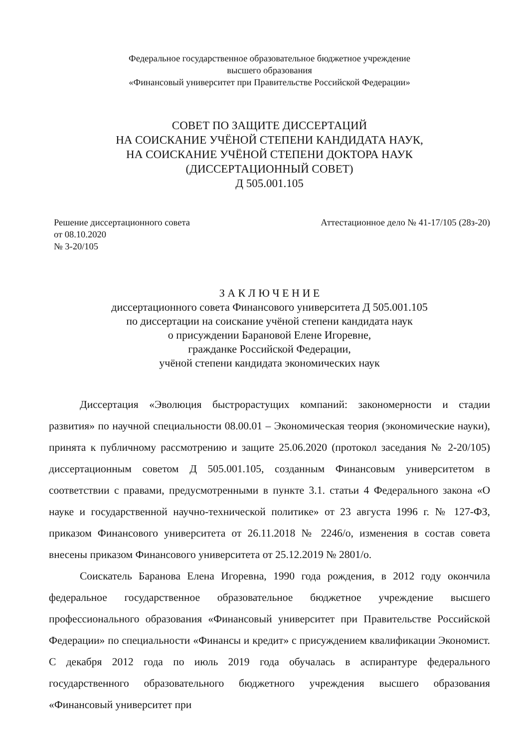Федеральное государственное образовательное бюджетное учреждение
высшего образования
«Финансовый университет при Правительстве Российской Федерации»
СОВЕТ ПО ЗАЩИТЕ ДИССЕРТАЦИЙ
НА СОИСКАНИЕ УЧЁНОЙ СТЕПЕНИ КАНДИДАТА НАУК,
НА СОИСКАНИЕ УЧЁНОЙ СТЕПЕНИ ДОКТОРА НАУК
(ДИССЕРТАЦИОННЫЙ СОВЕТ)
Д 505.001.105
Решение диссертационного совета
от 08.10.2020
№ 3-20/105
Аттестационное дело № 41-17/105 (28з-20)
З А К Л Ю Ч Е Н И Е
диссертационного совета Финансового университета Д 505.001.105
по диссертации на соискание учёной степени кандидата наук
о присуждении Барановой Елене Игоревне,
гражданке Российской Федерации,
учёной степени кандидата экономических наук
Диссертация «Эволюция быстрорастущих компаний: закономерности и стадии развития» по научной специальности 08.00.01 – Экономическая теория (экономические науки), принята к публичному рассмотрению и защите 25.06.2020 (протокол заседания № 2-20/105) диссертационным советом Д 505.001.105, созданным Финансовым университетом в соответствии с правами, предусмотренными в пункте 3.1. статьи 4 Федерального закона «О науке и государственной научно-технической политике» от 23 августа 1996 г. № 127-ФЗ, приказом Финансового университета от 26.11.2018 № 2246/о, изменения в состав совета внесены приказом Финансового университета от 25.12.2019 № 2801/о.
Соискатель Баранова Елена Игоревна, 1990 года рождения, в 2012 году окончила федеральное государственное образовательное бюджетное учреждение высшего профессионального образования «Финансовый университет при Правительстве Российской Федерации» по специальности «Финансы и кредит» с присуждением квалификации Экономист. С декабря 2012 года по июль 2019 года обучалась в аспирантуре федерального государственного образовательного бюджетного учреждения высшего образования «Финансовый университет при